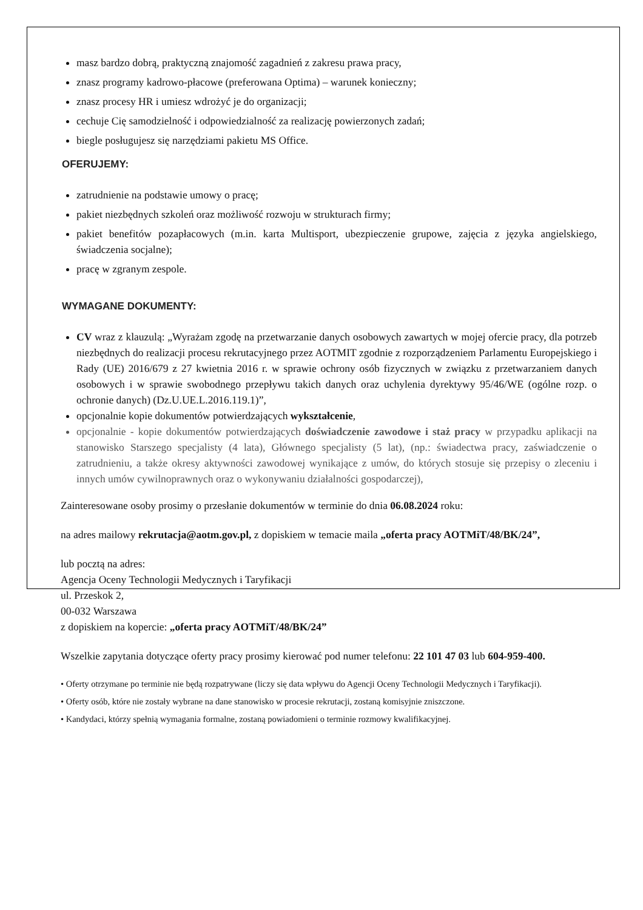masz bardzo dobrą, praktyczną znajomość zagadnień z zakresu prawa pracy,
znasz programy kadrowo-płacowe (preferowana Optima) – warunek konieczny;
znasz procesy HR i umiesz wdrożyć je do organizacji;
cechuje Cię samodzielność i odpowiedzialność za realizację powierzonych zadań;
biegle posługujesz się narzędziami pakietu MS Office.
OFERUJEMY:
zatrudnienie na podstawie umowy o pracę;
pakiet niezbędnych szkoleń oraz możliwość rozwoju w strukturach firmy;
pakiet benefitów pozapłacowych (m.in. karta Multisport, ubezpieczenie grupowe, zajęcia z języka angielskiego, świadczenia socjalne);
pracę w zgranym zespole.
WYMAGANE DOKUMENTY:
CV wraz z klauzulą: „Wyrażam zgodę na przetwarzanie danych osobowych zawartych w mojej ofercie pracy, dla potrzeb niezbędnych do realizacji procesu rekrutacyjnego przez AOTMIT zgodnie z rozporządzeniem Parlamentu Europejskiego i Rady (UE) 2016/679 z 27 kwietnia 2016 r. w sprawie ochrony osób fizycznych w związku z przetwarzaniem danych osobowych i w sprawie swobodnego przepływu takich danych oraz uchylenia dyrektywy 95/46/WE (ogólne rozp. o ochronie danych) (Dz.U.UE.L.2016.119.1)”,
opcjonalnie kopie dokumentów potwierdzających wykształcenie,
opcjonalnie - kopie dokumentów potwierdzających doświadczenie zawodowe i staż pracy w przypadku aplikacji na stanowisko Starszego specjalisty (4 lata), Głównego specjalisty (5 lat), (np.: świadectwa pracy, zaświadczenie o zatrudnieniu, a także okresy aktywności zawodowej wynikające z umów, do których stosuje się przepisy o zleceniu i innych umów cywilnoprawnych oraz o wykonywaniu działalności gospodarczej),
Zainteresowane osoby prosimy o przesłanie dokumentów w terminie do dnia 06.08.2024 roku:
na adres mailowy rekrutacja@aotm.gov.pl, z dopiskiem w temacie maila „oferta pracy AOTMiT/48/BK/24”,
lub pocztą na adres:
Agencja Oceny Technologii Medycznych i Taryfikacji
ul. Przeskok 2,
00-032 Warszawa
z dopiskiem na kopercie: „oferta pracy AOTMiT/48/BK/24”
Wszelkie zapytania dotyczące oferty pracy prosimy kierować pod numer telefonu: 22 101 47 03 lub 604-959-400.
• Oferty otrzymane po terminie nie będą rozpatrywane (liczy się data wpływu do Agencji Oceny Technologii Medycznych i Taryfikacji).
• Oferty osób, które nie zostały wybrane na dane stanowisko w procesie rekrutacji, zostaną komisyjnie zniszczone.
• Kandydaci, którzy spełnią wymagania formalne, zostaną powiadomieni o terminie rozmowy kwalifikacyjnej.